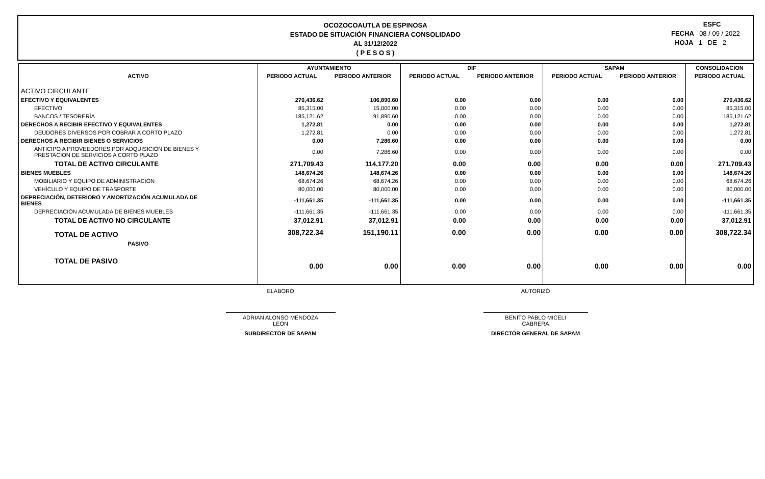OCOZOCOAUTLA DE ESPINOSA
ESTADO DE SITUACIÓN FINANCIERA CONSOLIDADO
AL 31/12/2022
( P E S O S )
ESFC
FECHA 08 / 09 / 2022
HOJA 1 DE 2
| | AYUNTAMIENTO | | DIF | | SAPAM | | CONSOLIDACION |
| --- | --- | --- | --- | --- | --- | --- | --- |
| ACTIVO | PERIODO ACTUAL | PERIODO ANTERIOR | PERIODO ACTUAL | PERIODO ANTERIOR | PERIODO ACTUAL | PERIODO ANTERIOR | PERIODO ACTUAL |
| ACTIVO CIRCULANTE | | | | | | | |
| EFECTIVO Y EQUIVALENTES | 270,436.62 | 106,890.60 | 0.00 | 0.00 | 0.00 | 0.00 | 270,436.62 |
| EFECTIVO | 85,315.00 | 15,000.00 | 0.00 | 0.00 | 0.00 | 0.00 | 85,315.00 |
| BANCOS / TESORERÍA | 185,121.62 | 91,890.60 | 0.00 | 0.00 | 0.00 | 0.00 | 185,121.62 |
| DERECHOS A RECIBIR EFECTIVO Y EQUIVALENTES | 1,272.81 | 0.00 | 0.00 | 0.00 | 0.00 | 0.00 | 1,272.81 |
| DEUDORES DIVERSOS POR COBRAR A CORTO PLAZO | 1,272.81 | 0.00 | 0.00 | 0.00 | 0.00 | 0.00 | 1,272.81 |
| DERECHOS A RECIBIR BIENES O SERVICIOS | 0.00 | 7,286.60 | 0.00 | 0.00 | 0.00 | 0.00 | 0.00 |
| ANTICIPO A PROVEEDORES POR ADQUISICIÓN DE BIENES Y PRESTACIÓN DE SERVICIOS A CORTO PLAZO | 0.00 | 7,286.60 | 0.00 | 0.00 | 0.00 | 0.00 | 0.00 |
| TOTAL DE ACTIVO CIRCULANTE | 271,709.43 | 114,177.20 | 0.00 | 0.00 | 0.00 | 0.00 | 271,709.43 |
| BIENES MUEBLES | 148,674.26 | 148,674.26 | 0.00 | 0.00 | 0.00 | 0.00 | 148,674.26 |
| MOBILIARIO Y EQUIPO DE ADMINISTRACIÓN | 68,674.26 | 68,674.26 | 0.00 | 0.00 | 0.00 | 0.00 | 68,674.26 |
| VEHÍCULO Y EQUIPO DE TRASPORTE | 80,000.00 | 80,000.00 | 0.00 | 0.00 | 0.00 | 0.00 | 80,000.00 |
| DEPRECIACIÓN, DETERIORO Y AMORTIZACIÓN ACUMULADA DE BIENES | -111,661.35 | -111,661.35 | 0.00 | 0.00 | 0.00 | 0.00 | -111,661.35 |
| DEPRECIACIÓN ACUMULADA DE BIENES MUEBLES | -111,661.35 | -111,661.35 | 0.00 | 0.00 | 0.00 | 0.00 | -111,661.35 |
| TOTAL DE ACTIVO NO CIRCULANTE | 37,012.91 | 37,012.91 | 0.00 | 0.00 | 0.00 | 0.00 | 37,012.91 |
| TOTAL DE ACTIVO | 308,722.34 | 151,190.11 | 0.00 | 0.00 | 0.00 | 0.00 | 308,722.34 |
| PASIVO | | | | | | | |
| TOTAL DE PASIVO | 0.00 | 0.00 | 0.00 | 0.00 | 0.00 | 0.00 | 0.00 |
ELABORÓ
ADRIAN ALONSO MENDOZA
LEON
SUBDIRECTOR DE SAPAM
AUTORIZÓ
BENITO PABLO MICELI
CABRERA
DIRECTOR GENERAL DE SAPAM